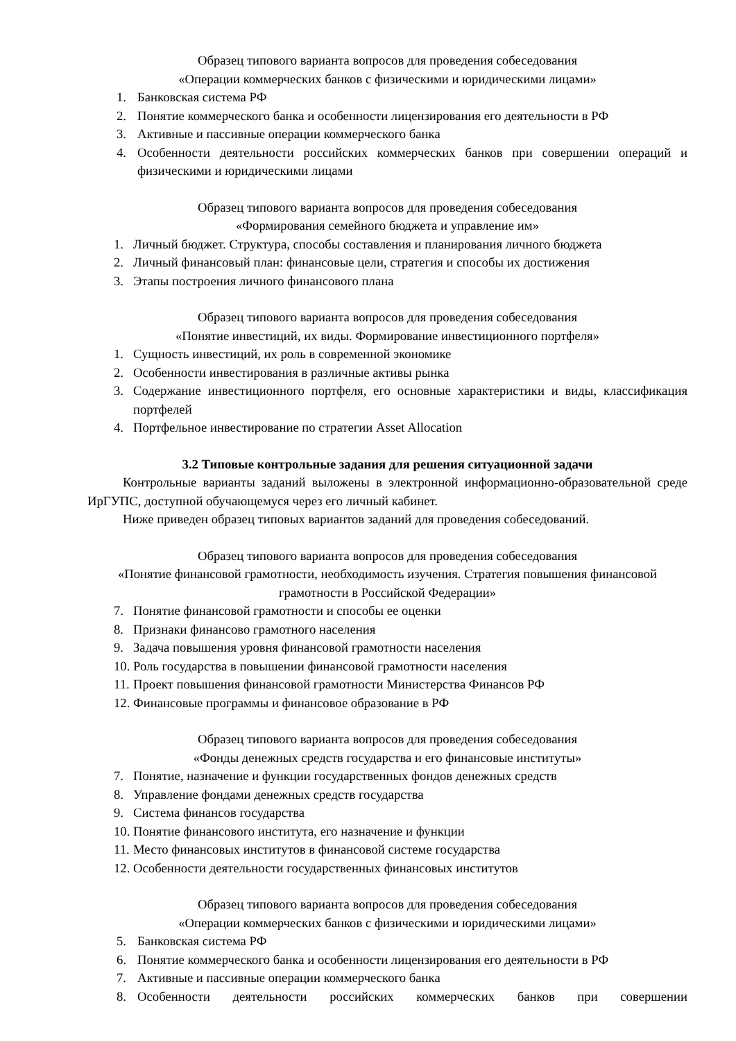Образец типового варианта вопросов для проведения собеседования
«Операции коммерческих банков с физическими и юридическими лицами»
1. Банковская система РФ
2. Понятие коммерческого банка и особенности лицензирования его деятельности в РФ
3. Активные и пассивные операции коммерческого банка
4. Особенности деятельности российских коммерческих банков при совершении операций и физическими и юридическими лицами
Образец типового варианта вопросов для проведения собеседования
«Формирования семейного бюджета и управление им»
1. Личный бюджет. Структура, способы составления и планирования личного бюджета
2. Личный финансовый план: финансовые цели, стратегия и способы их достижения
3. Этапы построения личного финансового плана
Образец типового варианта вопросов для проведения собеседования
«Понятие инвестиций, их виды. Формирование инвестиционного портфеля»
1. Сущность инвестиций, их роль в современной экономике
2. Особенности инвестирования в различные активы рынка
3. Содержание инвестиционного портфеля, его основные характеристики и виды, классификация портфелей
4. Портфельное инвестирование по стратегии Asset Allocation
3.2 Типовые контрольные задания для решения ситуационной задачи
Контрольные варианты заданий выложены в электронной информационно-образовательной среде ИрГУПС, доступной обучающемуся через его личный кабинет.
Ниже приведен образец типовых вариантов заданий для проведения собеседований.
Образец типового варианта вопросов для проведения собеседования
«Понятие финансовой грамотности, необходимость изучения. Стратегия повышения финансовой грамотности в Российской Федерации»
7. Понятие финансовой грамотности и способы ее оценки
8. Признаки финансово грамотного населения
9. Задача повышения уровня финансовой грамотности населения
10. Роль государства в повышении финансовой грамотности населения
11. Проект повышения финансовой грамотности Министерства Финансов РФ
12. Финансовые программы и финансовое образование в РФ
Образец типового варианта вопросов для проведения собеседования
«Фонды денежных средств государства и его финансовые институты»
7. Понятие, назначение и функции государственных фондов денежных средств
8. Управление фондами денежных средств государства
9. Система финансов государства
10. Понятие финансового института, его назначение и функции
11. Место финансовых институтов в финансовой системе государства
12. Особенности деятельности государственных финансовых институтов
Образец типового варианта вопросов для проведения собеседования
«Операции коммерческих банков с физическими и юридическими лицами»
5. Банковская система РФ
6. Понятие коммерческого банка и особенности лицензирования его деятельности в РФ
7. Активные и пассивные операции коммерческого банка
8. Особенности деятельности российских коммерческих банков при совершении